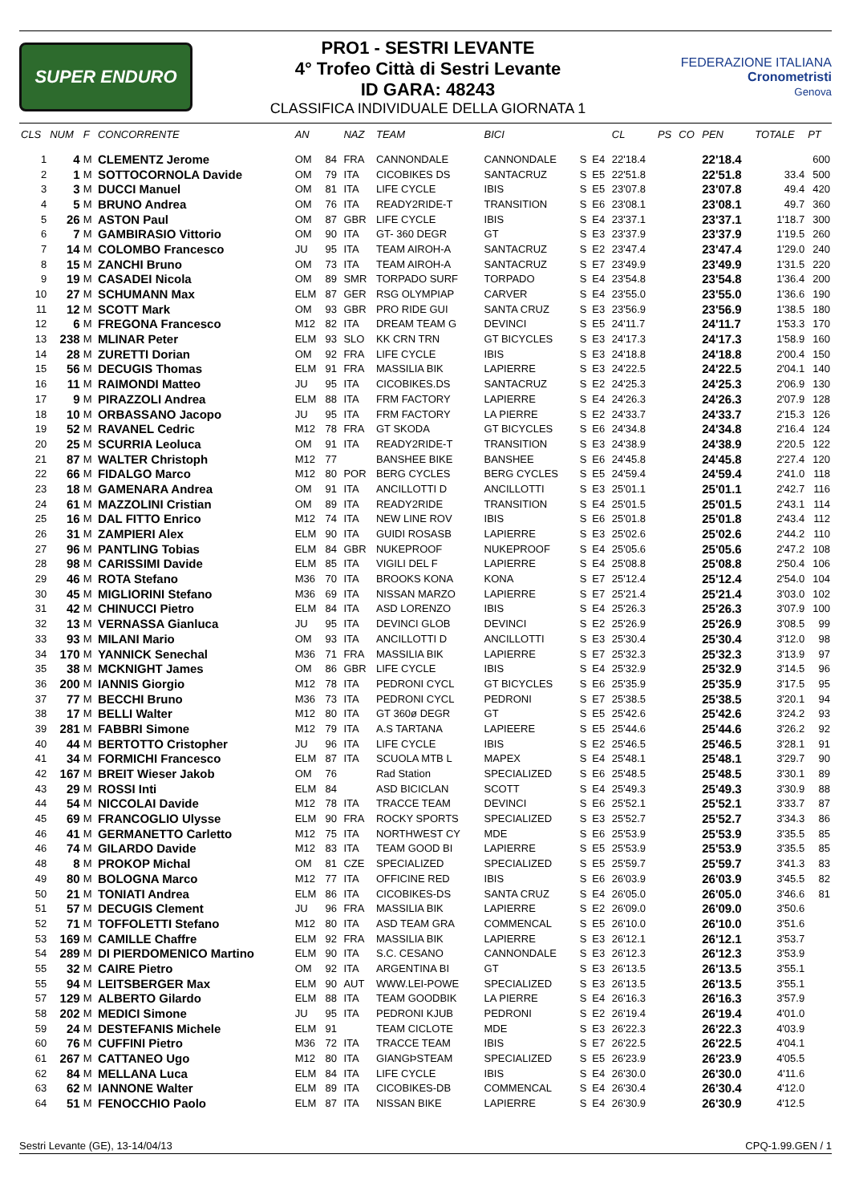SUPER ENDURO
PRO1 - SESTRI LEVANTE
4° Trofeo Città di Sestri Levante
ID GARA: 48243
CLASSIFICA INDIVIDUALE DELLA GIORNATA 1
FEDERAZIONE ITALIANA
Cronometristi
Genova
| CLS | NUM | F | CONCORRENTE | AN | | NAZ | TEAM | BICI | | | CL | PS | CO | PEN | TOTALE | PT |
| --- | --- | --- | --- | --- | --- | --- | --- | --- | --- | --- | --- | --- | --- | --- | --- | --- |
| 1 | 4 | M | CLEMENTZ Jerome | OM | 84 | FRA | CANNONDALE | CANNONDALE | S | E4 | 22'18.4 | | | 22'18.4 | | 600 |
| 2 | 1 | M | SOTTOCORNOLA Davide | OM | 79 | ITA | CICOBIKES DS | SANTACRUZ | S | E5 | 22'51.8 | | | 22'51.8 | 33.4 | 500 |
| 3 | 3 | M | DUCCI Manuel | OM | 81 | ITA | LIFE CYCLE | IBIS | S | E5 | 23'07.8 | | | 23'07.8 | 49.4 | 420 |
| 4 | 5 | M | BRUNO Andrea | OM | 76 | ITA | READY2RIDE-T | TRANSITION | S | E6 | 23'08.1 | | | 23'08.1 | 49.7 | 360 |
| 5 | 26 | M | ASTON Paul | OM | 87 | GBR | LIFE CYCLE | IBIS | S | E4 | 23'37.1 | | | 23'37.1 | 1'18.7 | 300 |
| 6 | 7 | M | GAMBIRASIO Vittorio | OM | 90 | ITA | GT- 360 DEGR | GT | S | E3 | 23'37.9 | | | 23'37.9 | 1'19.5 | 260 |
| 7 | 14 | M | COLOMBO Francesco | JU | 95 | ITA | TEAM AIROH-A | SANTACRUZ | S | E2 | 23'47.4 | | | 23'47.4 | 1'29.0 | 240 |
| 8 | 15 | M | ZANCHI Bruno | OM | 73 | ITA | TEAM AIROH-A | SANTACRUZ | S | E7 | 23'49.9 | | | 23'49.9 | 1'31.5 | 220 |
| 9 | 19 | M | CASADEI Nicola | OM | 89 | SMR | TORPADO SURF | TORPADO | S | E4 | 23'54.8 | | | 23'54.8 | 1'36.4 | 200 |
| 10 | 27 | M | SCHUMANN Max | ELM | 87 | GER | RSG OLYMPIAP | CARVER | S | E4 | 23'55.0 | | | 23'55.0 | 1'36.6 | 190 |
| 11 | 12 | M | SCOTT Mark | OM | 93 | GBR | PRO RIDE GUI | SANTA CRUZ | S | E3 | 23'56.9 | | | 23'56.9 | 1'38.5 | 180 |
| 12 | 6 | M | FREGONA Francesco | M12 | 82 | ITA | DREAM TEAM G | DEVINCI | S | E5 | 24'11.7 | | | 24'11.7 | 1'53.3 | 170 |
| 13 | 238 | M | MLINAR Peter | ELM | 93 | SLO | KK CRN TRN | GT BICYCLES | S | E3 | 24'17.3 | | | 24'17.3 | 1'58.9 | 160 |
| 14 | 28 | M | ZURETTI Dorian | OM | 92 | FRA | LIFE CYCLE | IBIS | S | E3 | 24'18.8 | | | 24'18.8 | 2'00.4 | 150 |
| 15 | 56 | M | DECUGIS Thomas | ELM | 91 | FRA | MASSILIA BIK | LAPIERRE | S | E3 | 24'22.5 | | | 24'22.5 | 2'04.1 | 140 |
| 16 | 11 | M | RAIMONDI Matteo | JU | 95 | ITA | CICOBIKES.DS | SANTACRUZ | S | E2 | 24'25.3 | | | 24'25.3 | 2'06.9 | 130 |
| 17 | 9 | M | PIRAZZOLI Andrea | ELM | 88 | ITA | FRM FACTORY | LAPIERRE | S | E4 | 24'26.3 | | | 24'26.3 | 2'07.9 | 128 |
| 18 | 10 | M | ORBASSANO Jacopo | JU | 95 | ITA | FRM FACTORY | LA PIERRE | S | E2 | 24'33.7 | | | 24'33.7 | 2'15.3 | 126 |
| 19 | 52 | M | RAVANEL Cedric | M12 | 78 | FRA | GT SKODA | GT BICYCLES | S | E6 | 24'34.8 | | | 24'34.8 | 2'16.4 | 124 |
| 20 | 25 | M | SCURRIA Leoluca | OM | 91 | ITA | READY2RIDE-T | TRANSITION | S | E3 | 24'38.9 | | | 24'38.9 | 2'20.5 | 122 |
| 21 | 87 | M | WALTER Christoph | M12 | 77 | | BANSHEE BIKE | BANSHEE | S | E6 | 24'45.8 | | | 24'45.8 | 2'27.4 | 120 |
| 22 | 66 | M | FIDALGO Marco | M12 | 80 | POR | BERG CYCLES | BERG CYCLES | S | E5 | 24'59.4 | | | 24'59.4 | 2'41.0 | 118 |
| 23 | 18 | M | GAMENARA Andrea | OM | 91 | ITA | ANCILLOTTI D | ANCILLOTTI | S | E3 | 25'01.1 | | | 25'01.1 | 2'42.7 | 116 |
| 24 | 61 | M | MAZZOLINI Cristian | OM | 89 | ITA | READY2RIDE | TRANSITION | S | E4 | 25'01.5 | | | 25'01.5 | 2'43.1 | 114 |
| 25 | 16 | M | DAL FITTO Enrico | M12 | 74 | ITA | NEW LINE ROV | IBIS | S | E6 | 25'01.8 | | | 25'01.8 | 2'43.4 | 112 |
| 26 | 31 | M | ZAMPIERI Alex | ELM | 90 | ITA | GUIDI ROSASB | LAPIERRE | S | E3 | 25'02.6 | | | 25'02.6 | 2'44.2 | 110 |
| 27 | 96 | M | PANTLING Tobias | ELM | 84 | GBR | NUKEPROOF | NUKEPROOF | S | E4 | 25'05.6 | | | 25'05.6 | 2'47.2 | 108 |
| 28 | 98 | M | CARISSIMI Davide | ELM | 85 | ITA | VIGILI DEL F | LAPIERRE | S | E4 | 25'08.8 | | | 25'08.8 | 2'50.4 | 106 |
| 29 | 46 | M | ROTA Stefano | M36 | 70 | ITA | BROOKS KONA | KONA | S | E7 | 25'12.4 | | | 25'12.4 | 2'54.0 | 104 |
| 30 | 45 | M | MIGLIORINI Stefano | M36 | 69 | ITA | NISSAN MARZO | LAPIERRE | S | E7 | 25'21.4 | | | 25'21.4 | 3'03.0 | 102 |
| 31 | 42 | M | CHINUCCI Pietro | ELM | 84 | ITA | ASD LORENZO | IBIS | S | E4 | 25'26.3 | | | 25'26.3 | 3'07.9 | 100 |
| 32 | 13 | M | VERNASSA Gianluca | JU | 95 | ITA | DEVINCI GLOB | DEVINCI | S | E2 | 25'26.9 | | | 25'26.9 | 3'08.5 | 99 |
| 33 | 93 | M | MILANI Mario | OM | 93 | ITA | ANCILLOTTI D | ANCILLOTTI | S | E3 | 25'30.4 | | | 25'30.4 | 3'12.0 | 98 |
| 34 | 170 | M | YANNICK Senechal | M36 | 71 | FRA | MASSILIA BIK | LAPIERRE | S | E7 | 25'32.3 | | | 25'32.3 | 3'13.9 | 97 |
| 35 | 38 | M | MCKNIGHT James | OM | 86 | GBR | LIFE CYCLE | IBIS | S | E4 | 25'32.9 | | | 25'32.9 | 3'14.5 | 96 |
| 36 | 200 | M | IANNIS Giorgio | M12 | 78 | ITA | PEDRONI CYCL | GT BICYCLES | S | E6 | 25'35.9 | | | 25'35.9 | 3'17.5 | 95 |
| 37 | 77 | M | BECCHI Bruno | M36 | 73 | ITA | PEDRONI CYCL | PEDRONI | S | E7 | 25'38.5 | | | 25'38.5 | 3'20.1 | 94 |
| 38 | 17 | M | BELLI Walter | M12 | 80 | ITA | GT 360ø DEGR | GT | S | E5 | 25'42.6 | | | 25'42.6 | 3'24.2 | 93 |
| 39 | 281 | M | FABBRI Simone | M12 | 79 | ITA | A.S TARTANA | LAPIEERE | S | E5 | 25'44.6 | | | 25'44.6 | 3'26.2 | 92 |
| 40 | 44 | M | BERTOTTO Cristopher | JU | 96 | ITA | LIFE CYCLE | IBIS | S | E2 | 25'46.5 | | | 25'46.5 | 3'28.1 | 91 |
| 41 | 34 | M | FORMICHI Francesco | ELM | 87 | ITA | SCUOLA MTB L | MAPEX | S | E4 | 25'48.1 | | | 25'48.1 | 3'29.7 | 90 |
| 42 | 167 | M | BREIT Wieser Jakob | OM | 76 | | Rad Station | SPECIALIZED | S | E6 | 25'48.5 | | | 25'48.5 | 3'30.1 | 89 |
| 43 | 29 | M | ROSSI Inti | ELM | 84 | | ASD BICICLAN | SCOTT | S | E4 | 25'49.3 | | | 25'49.3 | 3'30.9 | 88 |
| 44 | 54 | M | NICCOLAI Davide | M12 | 78 | ITA | TRACCE TEAM | DEVINCI | S | E6 | 25'52.1 | | | 25'52.1 | 3'33.7 | 87 |
| 45 | 69 | M | FRANCOGLIO Ulysse | ELM | 90 | FRA | ROCKY SPORTS | SPECIALIZED | S | E3 | 25'52.7 | | | 25'52.7 | 3'34.3 | 86 |
| 46 | 41 | M | GERMANETTO Carletto | M12 | 75 | ITA | NORTHWEST CY | MDE | S | E6 | 25'53.9 | | | 25'53.9 | 3'35.5 | 85 |
| 46 | 74 | M | GILARDO Davide | M12 | 83 | ITA | TEAM GOOD BI | LAPIERRE | S | E5 | 25'53.9 | | | 25'53.9 | 3'35.5 | 85 |
| 48 | 8 | M | PROKOP Michal | OM | 81 | CZE | SPECIALIZED | SPECIALIZED | S | E5 | 25'59.7 | | | 25'59.7 | 3'41.3 | 83 |
| 49 | 80 | M | BOLOGNA Marco | M12 | 77 | ITA | OFFICINE RED | IBIS | S | E6 | 26'03.9 | | | 26'03.9 | 3'45.5 | 82 |
| 50 | 21 | M | TONIATI Andrea | ELM | 86 | ITA | CICOBIKES-DS | SANTA CRUZ | S | E4 | 26'05.0 | | | 26'05.0 | 3'46.6 | 81 |
| 51 | 57 | M | DECUGIS Clement | JU | 96 | FRA | MASSILIA BIK | LAPIERRE | S | E2 | 26'09.0 | | | 26'09.0 | 3'50.6 | |
| 52 | 71 | M | TOFFOLETTI Stefano | M12 | 80 | ITA | ASD TEAM GRA | COMMENCAL | S | E5 | 26'10.0 | | | 26'10.0 | 3'51.6 | |
| 53 | 169 | M | CAMILLE Chaffre | ELM | 92 | FRA | MASSILIA BIK | LAPIERRE | S | E3 | 26'12.1 | | | 26'12.1 | 3'53.7 | |
| 54 | 289 | M | DI PIERDOMENICO Martino | ELM | 90 | ITA | S.C. CESANO | CANNONDALE | S | E3 | 26'12.3 | | | 26'12.3 | 3'53.9 | |
| 55 | 32 | M | CAIRE Pietro | OM | 92 | ITA | ARGENTINA BI | GT | S | E3 | 26'13.5 | | | 26'13.5 | 3'55.1 | |
| 55 | 94 | M | LEITSBERGER Max | ELM | 90 | AUT | WWW.LEI-POWE | SPECIALIZED | S | E3 | 26'13.5 | | | 26'13.5 | 3'55.1 | |
| 57 | 129 | M | ALBERTO Gilardo | ELM | 88 | ITA | TEAM GOODBIK | LA PIERRE | S | E4 | 26'16.3 | | | 26'16.3 | 3'57.9 | |
| 58 | 202 | M | MEDICI Simone | JU | 95 | ITA | PEDRONI KJUB | PEDRONI | S | E2 | 26'19.4 | | | 26'19.4 | 4'01.0 | |
| 59 | 24 | M | DESTEFANIS Michele | ELM | 91 | | TEAM CICLOTE | MDE | S | E3 | 26'22.3 | | | 26'22.3 | 4'03.9 | |
| 60 | 76 | M | CUFFINI Pietro | M36 | 72 | ITA | TRACCE TEAM | IBIS | S | E7 | 26'22.5 | | | 26'22.5 | 4'04.1 | |
| 61 | 267 | M | CATTANEO Ugo | M12 | 80 | ITA | GIANGÞSTEAM | SPECIALIZED | S | E5 | 26'23.9 | | | 26'23.9 | 4'05.5 | |
| 62 | 84 | M | MELLANA Luca | ELM | 84 | ITA | LIFE CYCLE | IBIS | S | E4 | 26'30.0 | | | 26'30.0 | 4'11.6 | |
| 63 | 62 | M | IANNONE Walter | ELM | 89 | ITA | CICOBIKES-DB | COMMENCAL | S | E4 | 26'30.4 | | | 26'30.4 | 4'12.0 | |
| 64 | 51 | M | FENOCCHIO Paolo | ELM | 87 | ITA | NISSAN BIKE | LAPIERRE | S | E4 | 26'30.9 | | | 26'30.9 | 4'12.5 | |
Sestri Levante (GE), 13-14/04/13 CPQ-1.99.GEN / 1